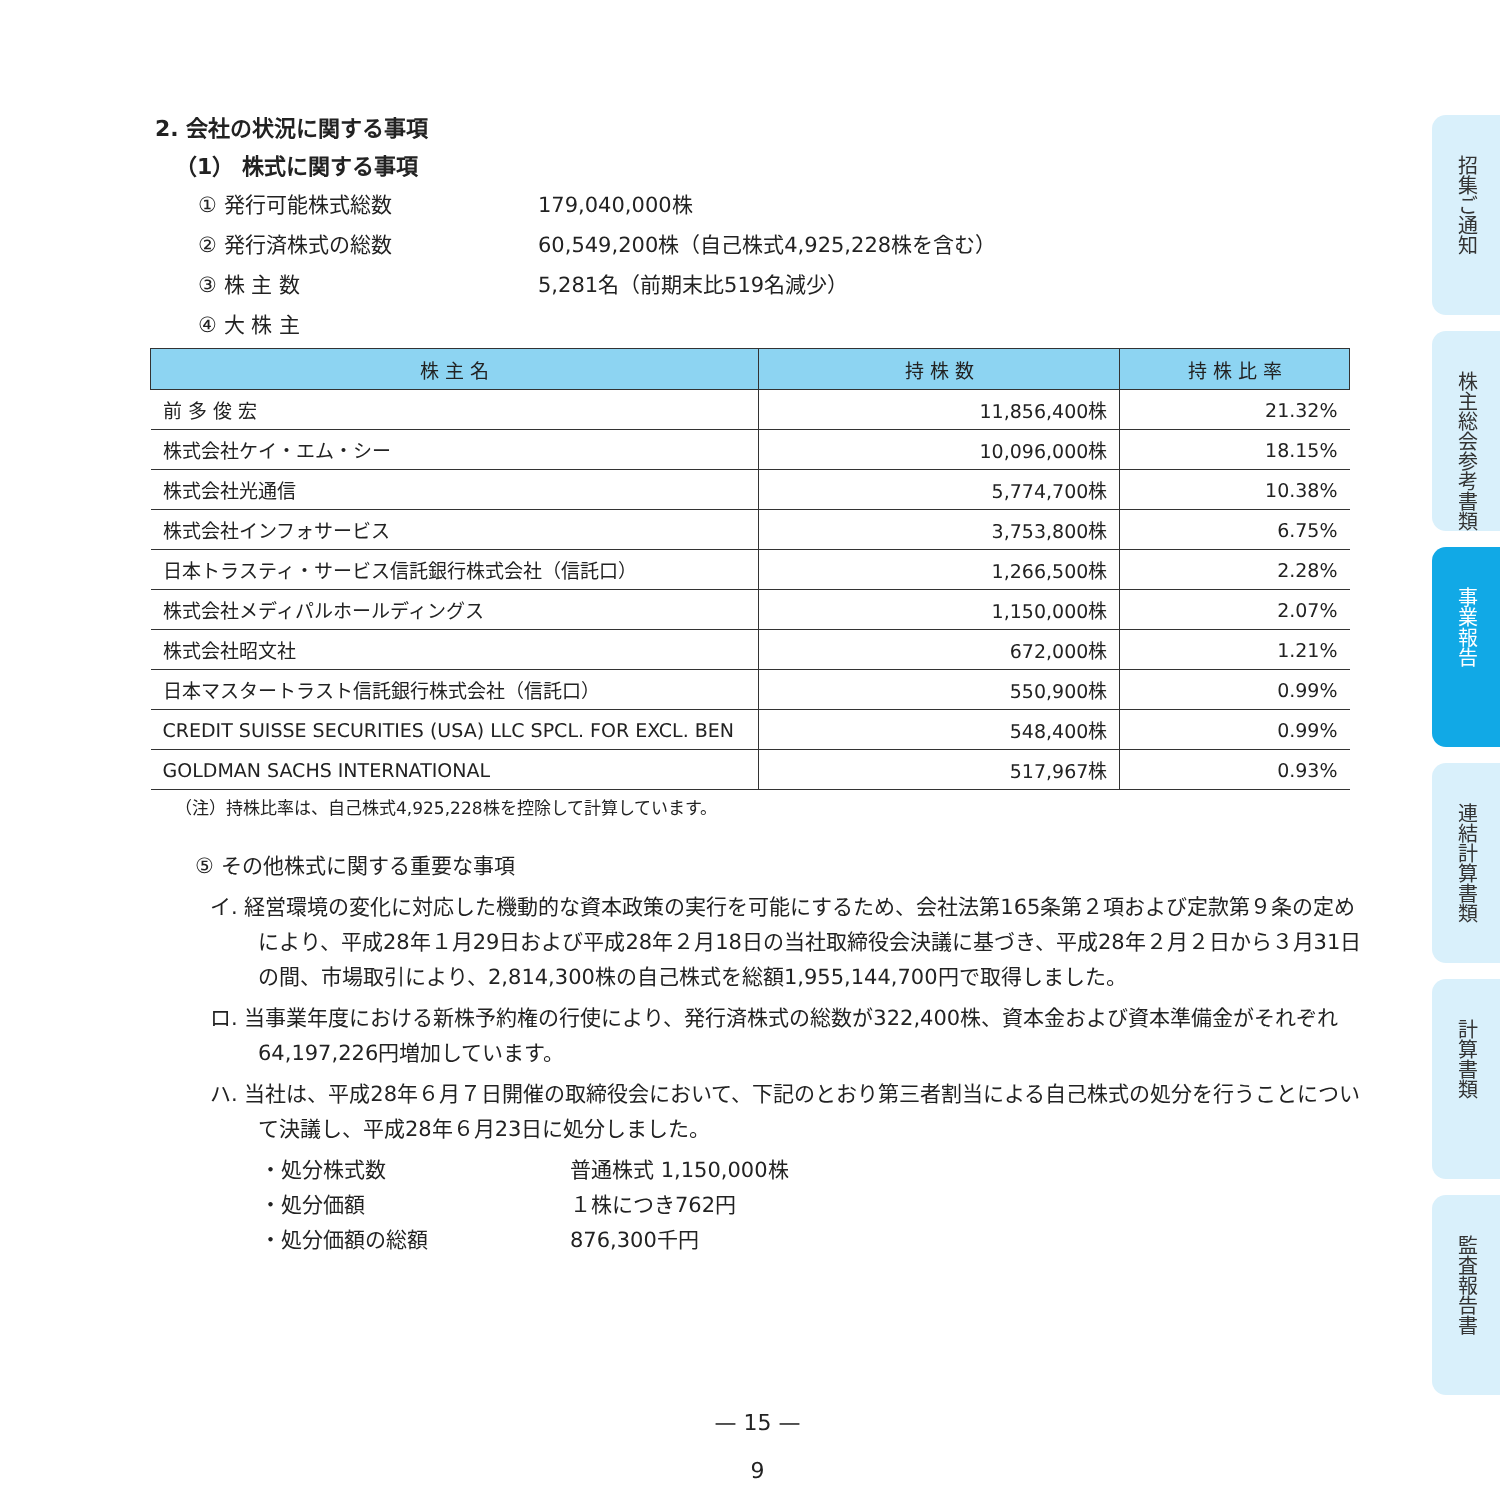2. 会社の状況に関する事項
（1） 株式に関する事項
① 発行可能株式総数 179,040,000株
② 発行済株式の総数 60,549,200株（自己株式4,925,228株を含む）
③ 株 主 数 5,281名（前期末比519名減少）
④ 大 株 主
| 株 主 名 | 持 株 数 | 持 株 比 率 |
| --- | --- | --- |
| 前 多 俊 宏 | 11,856,400株 | 21.32% |
| 株式会社ケイ・エム・シー | 10,096,000株 | 18.15% |
| 株式会社光通信 | 5,774,700株 | 10.38% |
| 株式会社インフォサービス | 3,753,800株 | 6.75% |
| 日本トラスティ・サービス信託銀行株式会社（信託口） | 1,266,500株 | 2.28% |
| 株式会社メディパルホールディングス | 1,150,000株 | 2.07% |
| 株式会社昭文社 | 672,000株 | 1.21% |
| 日本マスタートラスト信託銀行株式会社（信託口） | 550,900株 | 0.99% |
| CREDIT SUISSE SECURITIES (USA) LLC SPCL. FOR EXCL. BEN | 548,400株 | 0.99% |
| GOLDMAN SACHS INTERNATIONAL | 517,967株 | 0.93% |
（注）持株比率は、自己株式4,925,228株を控除して計算しています。
⑤ その他株式に関する重要な事項
イ. 経営環境の変化に対応した機動的な資本政策の実行を可能にするため、会社法第165条第２項および定款第９条の定めにより、平成28年１月29日および平成28年２月18日の当社取締役会決議に基づき、平成28年２月２日から３月31日の間、市場取引により、2,814,300株の自己株式を総額1,955,144,700円で取得しました。
ロ. 当事業年度における新株予約権の行使により、発行済株式の総数が322,400株、資本金および資本準備金がそれぞれ64,197,226円増加しています。
ハ. 当社は、平成28年６月７日開催の取締役会において、下記のとおり第三者割当による自己株式の処分を行うことについて決議し、平成28年６月23日に処分しました。
・処分株式数 普通株式 1,150,000株
・処分価額 １株につき762円
・処分価額の総額 876,300千円
招集ご通知
株主総会参考書類
事業報告
連結計算書類
計算書類
監査報告書
— 15 —
9